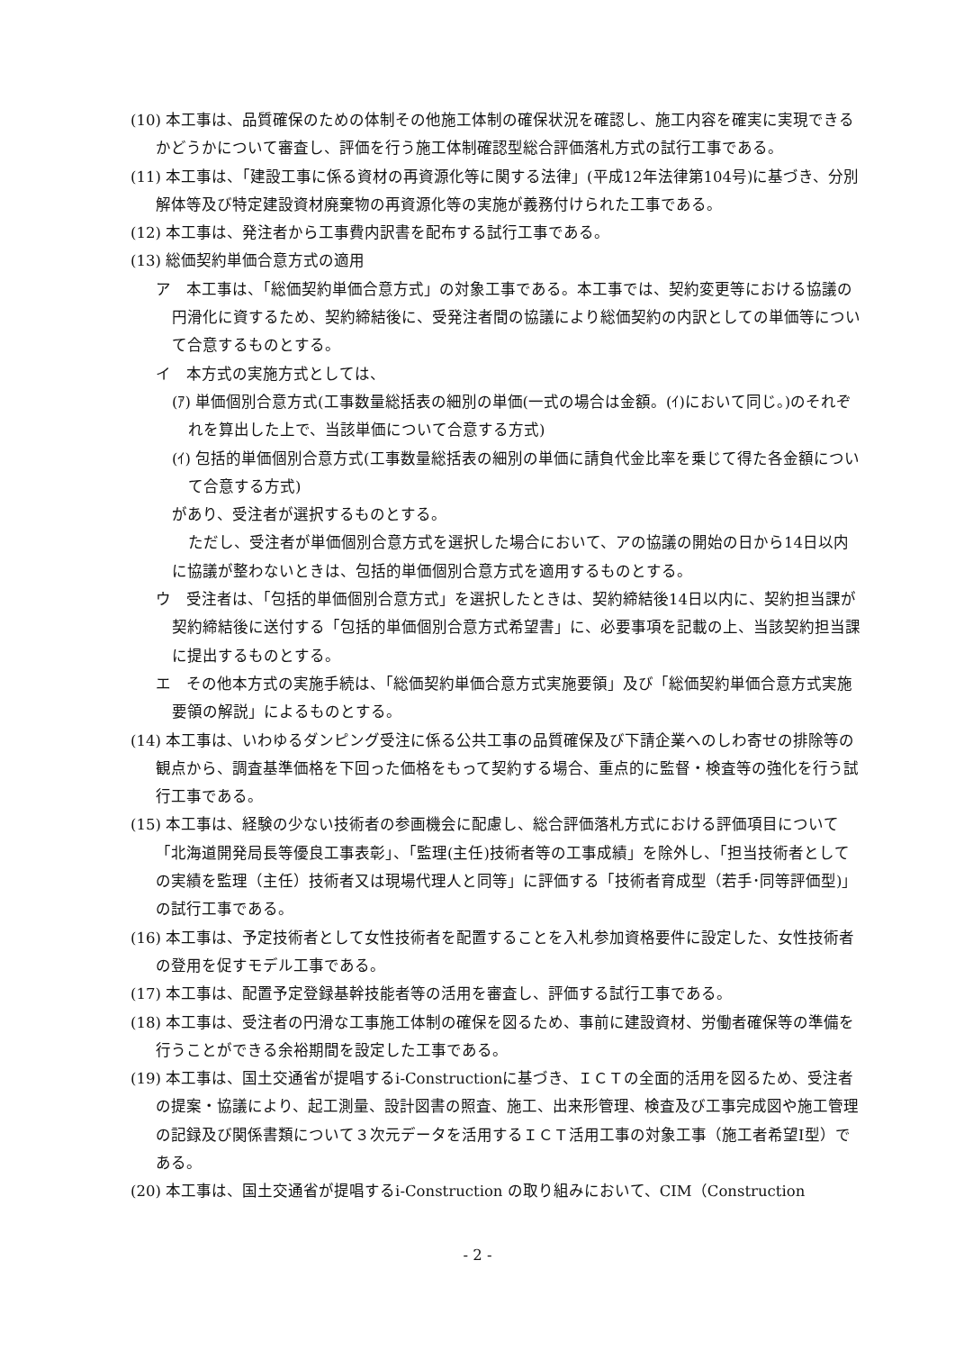(10) 本工事は、品質確保のための体制その他施工体制の確保状況を確認し、施工内容を確実に実現できるかどうかについて審査し、評価を行う施工体制確認型総合評価落札方式の試行工事である。
(11) 本工事は、「建設工事に係る資材の再資源化等に関する法律」(平成12年法律第104号)に基づき、分別解体等及び特定建設資材廃棄物の再資源化等の実施が義務付けられた工事である。
(12) 本工事は、発注者から工事費内訳書を配布する試行工事である。
(13) 総価契約単価合意方式の適用
ア　本工事は、「総価契約単価合意方式」の対象工事である。本工事では、契約変更等における協議の円滑化に資するため、契約締結後に、受発注者間の協議により総価契約の内訳としての単価等について合意するものとする。
イ　本方式の実施方式としては、
(ｱ) 単価個別合意方式(工事数量総括表の細別の単価(一式の場合は金額。(ｲ)において同じ。)のそれぞれを算出した上で、当該単価について合意する方式)
(ｲ) 包括的単価個別合意方式(工事数量総括表の細別の単価に請負代金比率を乗じて得た各金額について合意する方式)
があり、受注者が選択するものとする。
ただし、受注者が単価個別合意方式を選択した場合において、アの協議の開始の日から14日以内に協議が整わないときは、包括的単価個別合意方式を適用するものとする。
ウ　受注者は、「包括的単価個別合意方式」を選択したときは、契約締結後14日以内に、契約担当課が契約締結後に送付する「包括的単価個別合意方式希望書」に、必要事項を記載の上、当該契約担当課に提出するものとする。
エ　その他本方式の実施手続は、「総価契約単価合意方式実施要領」及び「総価契約単価合意方式実施要領の解説」によるものとする。
(14) 本工事は、いわゆるダンピング受注に係る公共工事の品質確保及び下請企業へのしわ寄せの排除等の観点から、調査基準価格を下回った価格をもって契約する場合、重点的に監督・検査等の強化を行う試行工事である。
(15) 本工事は、経験の少ない技術者の参画機会に配慮し、総合評価落札方式における評価項目について「北海道開発局長等優良工事表彰」、「監理(主任)技術者等の工事成績」を除外し、「担当技術者としての実績を監理（主任）技術者又は現場代理人と同等」に評価する「技術者育成型（若手･同等評価型)」の試行工事である。
(16) 本工事は、予定技術者として女性技術者を配置することを入札参加資格要件に設定した、女性技術者の登用を促すモデル工事である。
(17) 本工事は、配置予定登録基幹技能者等の活用を審査し、評価する試行工事である。
(18) 本工事は、受注者の円滑な工事施工体制の確保を図るため、事前に建設資材、労働者確保等の準備を行うことができる余裕期間を設定した工事である。
(19) 本工事は、国土交通省が提唱するi-Constructionに基づき、ＩＣＴの全面的活用を図るため、受注者の提案・協議により、起工測量、設計図書の照査、施工、出来形管理、検査及び工事完成図や施工管理の記録及び関係書類について３次元データを活用するＩＣＴ活用工事の対象工事（施工者希望Ⅰ型）である。
(20) 本工事は、国土交通省が提唱するi-Construction の取り組みにおいて、CIM（Construction
- 2 -